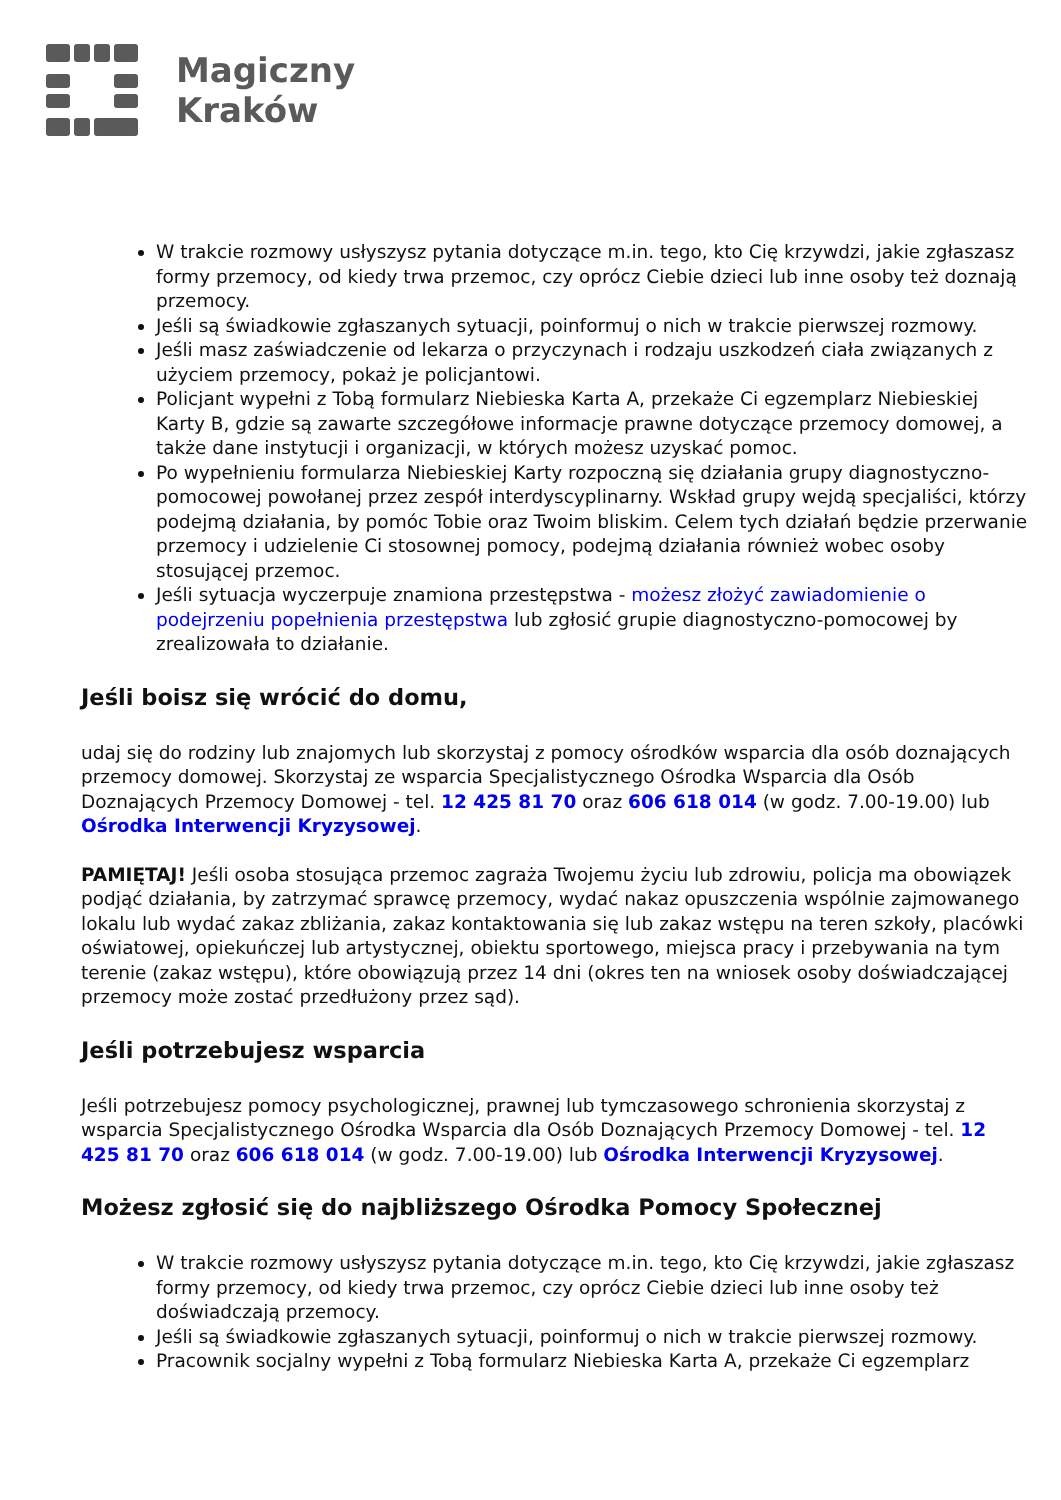Magiczny
Kraków
W trakcie rozmowy usłyszysz pytania dotyczące m.in. tego, kto Cię krzywdzi, jakie zgłaszasz formy przemocy, od kiedy trwa przemoc, czy oprócz Ciebie dzieci lub inne osoby też doznają przemocy.
Jeśli są świadkowie zgłaszanych sytuacji, poinformuj o nich w trakcie pierwszej rozmowy.
Jeśli masz zaświadczenie od lekarza o przyczynach i rodzaju uszkodzeń ciała związanych z użyciem przemocy, pokaż je policjantowi.
Policjant wypełni z Tobą formularz Niebieska Karta A, przekaże Ci egzemplarz Niebieskiej Karty B, gdzie są zawarte szczegółowe informacje prawne dotyczące przemocy domowej, a także dane instytucji i organizacji, w których możesz uzyskać pomoc.
Po wypełnieniu formularza Niebieskiej Karty rozpoczną się działania grupy diagnostyczno-pomocowej powołanej przez zespół interdyscyplinarny. Wskład grupy wejdą specjaliści, którzy podejmą działania, by pomóc Tobie oraz Twoim bliskim. Celem tych działań będzie przerwanie przemocy i udzielenie Ci stosownej pomocy, podejmą działania również wobec osoby stosującej przemoc.
Jeśli sytuacja wyczerpuje znamiona przestępstwa - możesz złożyć zawiadomienie o podejrzeniu popełnienia przestępstwa lub zgłosić grupie diagnostyczno-pomocowej by zrealizowała to działanie.
Jeśli boisz się wrócić do domu,
udaj się do rodziny lub znajomych lub skorzystaj z pomocy ośrodków wsparcia dla osób doznających przemocy domowej. Skorzystaj ze wsparcia Specjalistycznego Ośrodka Wsparcia dla Osób Doznających Przemocy Domowej - tel. 12 425 81 70 oraz 606 618 014 (w godz. 7.00-19.00) lub Ośrodka Interwencji Kryzysowej.
PAMIĘTAJ! Jeśli osoba stosująca przemoc zagraża Twojemu życiu lub zdrowiu, policja ma obowiązek podjąć działania, by zatrzymać sprawcę przemocy, wydać nakaz opuszczenia wspólnie zajmowanego lokalu lub wydać zakaz zbliżania, zakaz kontaktowania się lub zakaz wstępu na teren szkoły, placówki oświatowej, opiekuńczej lub artystycznej, obiektu sportowego, miejsca pracy i przebywania na tym terenie (zakaz wstępu), które obowiązują przez 14 dni (okres ten na wniosek osoby doświadczającej przemocy może zostać przedłużony przez sąd).
Jeśli potrzebujesz wsparcia
Jeśli potrzebujesz pomocy psychologicznej, prawnej lub tymczasowego schronienia skorzystaj z wsparcia Specjalistycznego Ośrodka Wsparcia dla Osób Doznających Przemocy Domowej - tel. 12 425 81 70 oraz 606 618 014 (w godz. 7.00-19.00) lub Ośrodka Interwencji Kryzysowej.
Możesz zgłosić się do najbliższego Ośrodka Pomocy Społecznej
W trakcie rozmowy usłyszysz pytania dotyczące m.in. tego, kto Cię krzywdzi, jakie zgłaszasz formy przemocy, od kiedy trwa przemoc, czy oprócz Ciebie dzieci lub inne osoby też doświadczają przemocy.
Jeśli są świadkowie zgłaszanych sytuacji, poinformuj o nich w trakcie pierwszej rozmowy.
Pracownik socjalny wypełni z Tobą formularz Niebieska Karta A, przekaże Ci egzemplarz